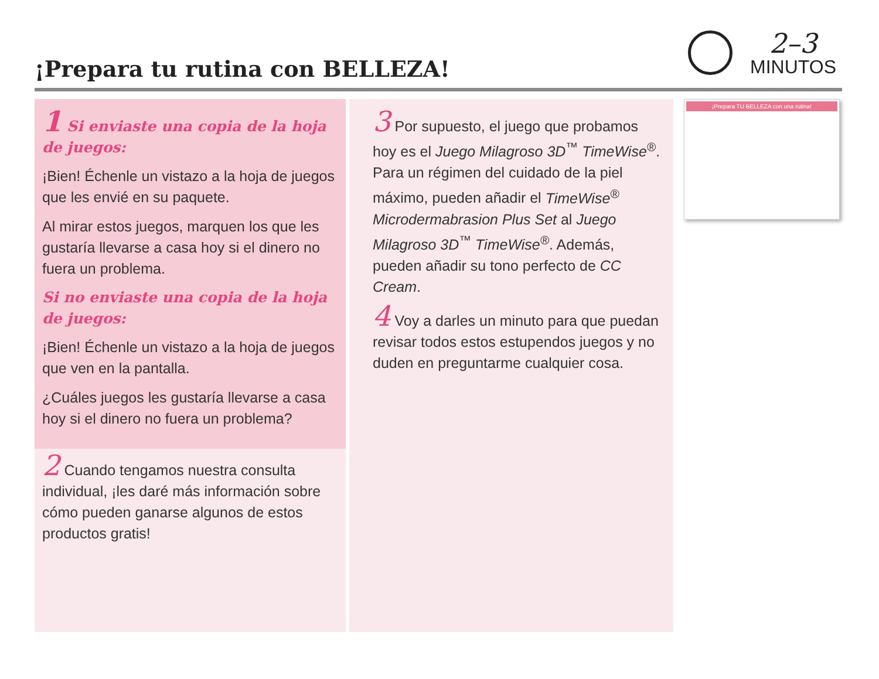¡Prepara tu rutina con BELLEZA!
2–3
MINUTOS
1 Si enviaste una copia de la hoja de juegos:
¡Bien! Échenle un vistazo a la hoja de juegos que les envié en su paquete.
Al mirar estos juegos, marquen los que les gustaría llevarse a casa hoy si el dinero no fuera un problema.
Si no enviaste una copia de la hoja de juegos:
¡Bien! Échenle un vistazo a la hoja de juegos que ven en la pantalla.
¿Cuáles juegos les gustaría llevarse a casa hoy si el dinero no fuera un problema?
2 Cuando tengamos nuestra consulta individual, ¡les daré más información sobre cómo pueden ganarse algunos de estos productos gratis!
3 Por supuesto, el juego que probamos hoy es el Juego Milagroso 3D<sup>™</sup> TimeWise<sup>®</sup>. Para un régimen del cuidado de la piel máximo, pueden añadir el TimeWise<sup>®</sup> Microdermabrasion Plus Set al Juego Milagroso 3D<sup>™</sup> TimeWise<sup>®</sup>. Además, pueden añadir su tono perfecto de CC Cream.
4 Voy a darles un minuto para que puedan revisar todos estos estupendos juegos y no duden en preguntarme cualquier cosa.
¡Prepara TU BELLEZA con una rutina!